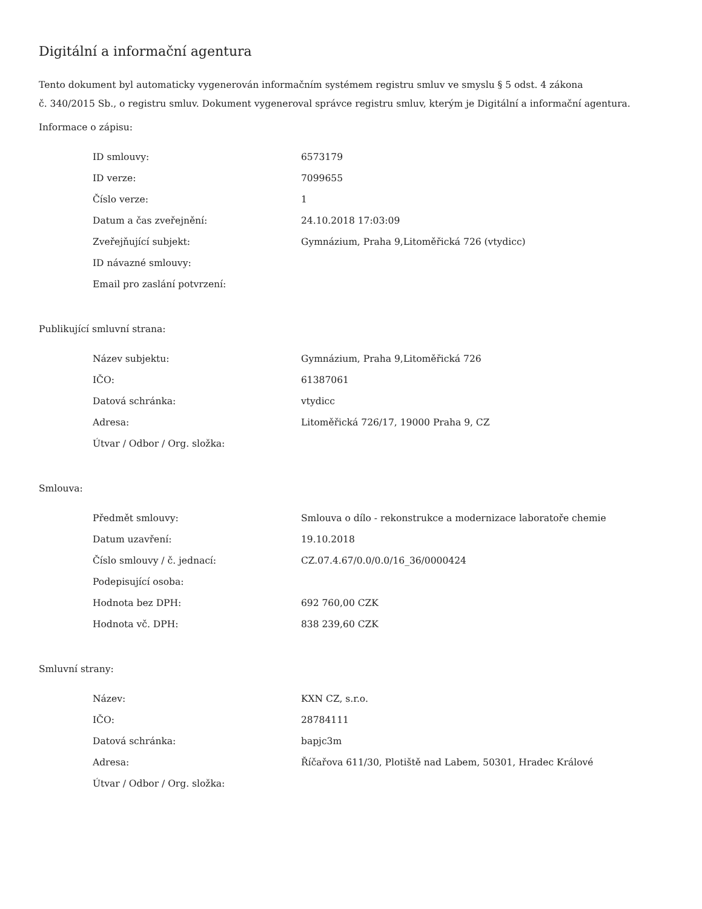Digitální a informační agentura
Tento dokument byl automaticky vygenerován informačním systémem registru smluv ve smyslu § 5 odst. 4 zákona
č. 340/2015 Sb., o registru smluv. Dokument vygeneroval správce registru smluv, kterým je Digitální a informační agentura.
Informace o zápisu:
| ID smlouvy: | 6573179 |
| ID verze: | 7099655 |
| Číslo verze: | 1 |
| Datum a čas zveřejnění: | 24.10.2018 17:03:09 |
| Zveřejňující subjekt: | Gymnázium, Praha 9,Litoměřická 726 (vtydicc) |
| ID návazné smlouvy: | |
| Email pro zaslání potvrzení: | |
Publikující smluvní strana:
| Název subjektu: | Gymnázium, Praha 9,Litoměřická 726 |
| IČO: | 61387061 |
| Datová schránka: | vtydicc |
| Adresa: | Litoměřická 726/17, 19000 Praha 9, CZ |
| Útvar / Odbor / Org. složka: | |
Smlouva:
| Předmět smlouvy: | Smlouva o dílo - rekonstrukce a modernizace laboratoře chemie |
| Datum uzavření: | 19.10.2018 |
| Číslo smlouvy / č. jednací: | CZ.07.4.67/0.0/0.0/16_36/0000424 |
| Podepisující osoba: | |
| Hodnota bez DPH: | 692 760,00 CZK |
| Hodnota vč. DPH: | 838 239,60 CZK |
Smluvní strany:
| Název: | KXN CZ, s.r.o. |
| IČO: | 28784111 |
| Datová schránka: | bapjc3m |
| Adresa: | Říčařova 611/30, Plotiště nad Labem, 50301, Hradec Králové |
| Útvar / Odbor / Org. složka: | |